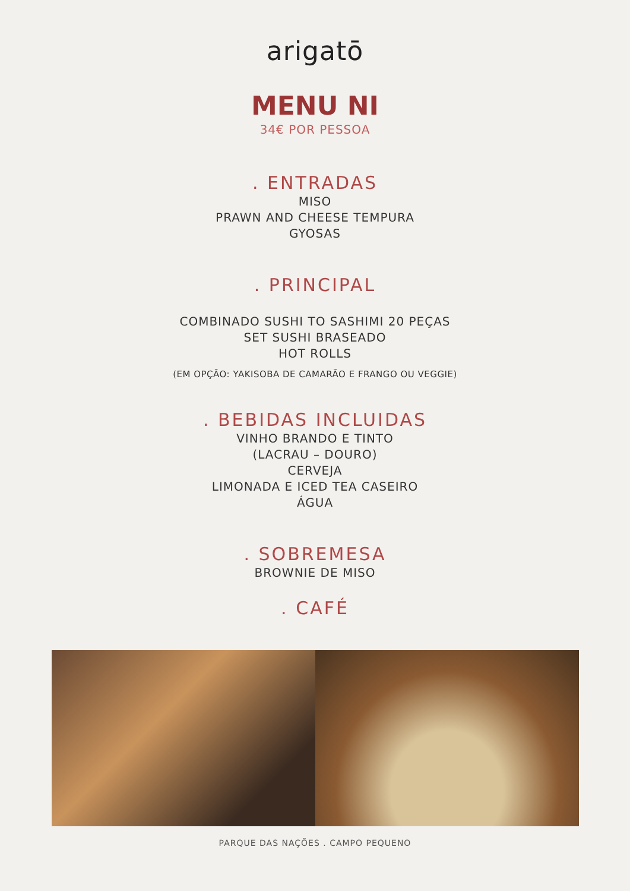arigatō
MENU NI
34€ POR PESSOA
. ENTRADAS
MISO
PRAWN AND CHEESE TEMPURA
GYOSAS
. PRINCIPAL
COMBINADO SUSHI TO SASHIMI 20 PEÇAS
SET SUSHI BRASEADO
HOT ROLLS
(EM OPÇÃO: YAKISOBA DE CAMARÃO E FRANGO OU VEGGIE)
. BEBIDAS INCLUIDAS
VINHO BRANDO E TINTO
(LACRAU – DOURO)
CERVEJA
LIMONADA E ICED TEA CASEIRO
ÁGUA
. SOBREMESA
BROWNIE DE MISO
. CAFÉ
PARQUE DAS NAÇÕES . CAMPO PEQUENO